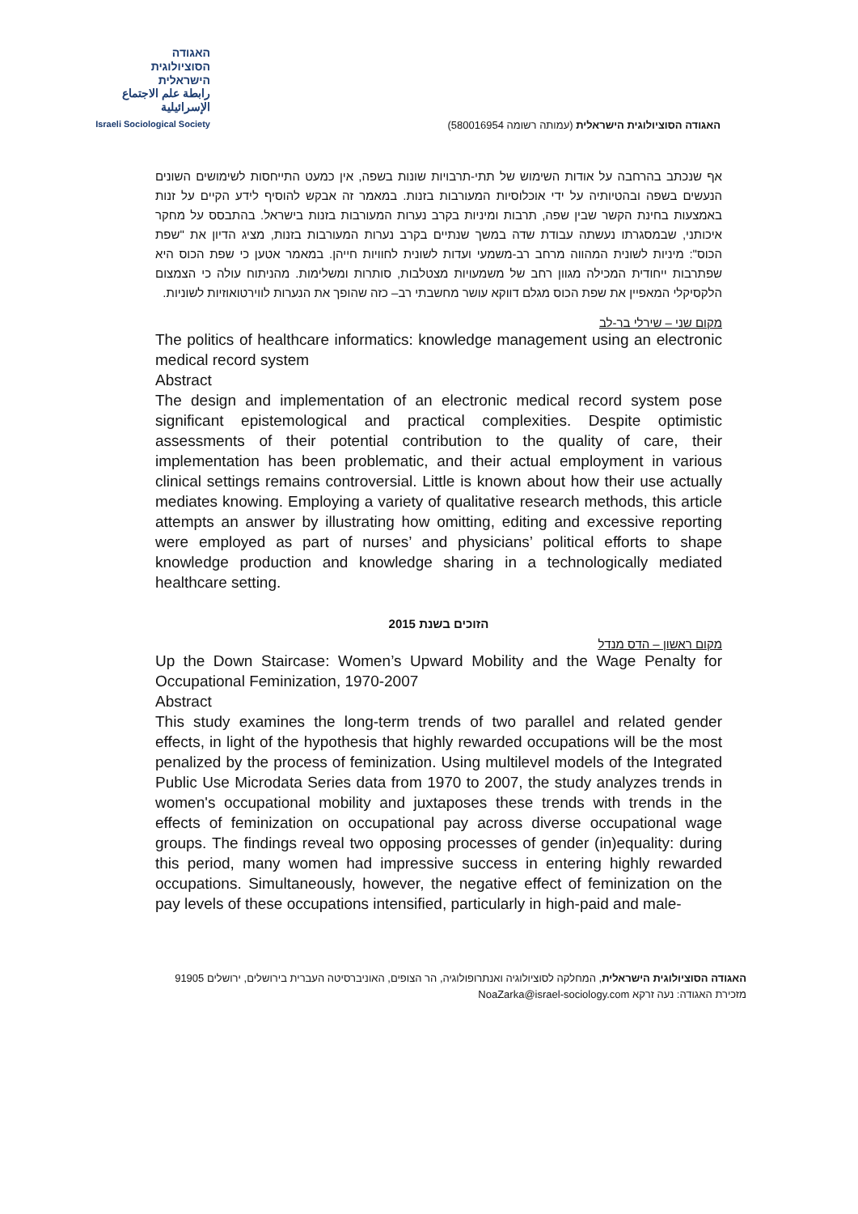האגודה
הסוציולוגית
הישראלית
رابطة علم الاجتماع الإسرائيلية
Israeli Sociological Society
האגודה הסוציולוגית הישראלית (עמותה רשומה 580016954)
אף שנכתב בהרחבה על אודות השימוש של תתי-תרבויות שונות בשפה, אין כמעט התייחסות לשימושים השונים הנעשים בשפה ובהטיותיה על ידי אוכלוסיות המעורבות בזנות. במאמר זה אבקש להוסיף לידע הקיים על זנות באמצעות בחינת הקשר שבין שפה, תרבות ומיניות בקרב נערות המעורבות בזנות בישראל. בהתבסס על מחקר איכותני, שבמסגרתו נעשתה עבודת שדה במשך שנתיים בקרב נערות המעורבות בזנות, מציג הדיון את "שפת הכוס": מיניות לשונית המהווה מרחב רב-משמעי ועדות לשונית לחוויות חייהן. במאמר אטען כי שפת הכוס היא שפתרבות ייחודית המכילה מגוון רחב של משמעויות מצטלבות, סותרות ומשלימות. מהניתוח עולה כי הצמצום הלקסיקלי המאפיין את שפת הכוס מגלם דווקא עושר מחשבתי רב– כזה שהופך את הנערות לווירטואוזיות לשוניות.
מקום שני – שירלי בר-לב
The politics of healthcare informatics: knowledge management using an electronic medical record system
Abstract
The design and implementation of an electronic medical record system pose significant epistemological and practical complexities. Despite optimistic assessments of their potential contribution to the quality of care, their implementation has been problematic, and their actual employment in various clinical settings remains controversial. Little is known about how their use actually mediates knowing. Employing a variety of qualitative research methods, this article attempts an answer by illustrating how omitting, editing and excessive reporting were employed as part of nurses’ and physicians’ political efforts to shape knowledge production and knowledge sharing in a technologically mediated healthcare setting.
הזוכים בשנת 2015
מקום ראשון – הדס מנדל
Up the Down Staircase: Women’s Upward Mobility and the Wage Penalty for Occupational Feminization, 1970-2007
Abstract
This study examines the long-term trends of two parallel and related gender effects, in light of the hypothesis that highly rewarded occupations will be the most penalized by the process of feminization. Using multilevel models of the Integrated Public Use Microdata Series data from 1970 to 2007, the study analyzes trends in women's occupational mobility and juxtaposes these trends with trends in the effects of feminization on occupational pay across diverse occupational wage groups. The findings reveal two opposing processes of gender (in)equality: during this period, many women had impressive success in entering highly rewarded occupations. Simultaneously, however, the negative effect of feminization on the pay levels of these occupations intensified, particularly in high-paid and male-
האגודה הסוציולוגית הישראלית, המחלקה לסוציולוגיה ואנתרופולוגיה, הר הצופים, האוניברסיטה העברית בירושלים, ירושלים 91905
מזכירת האגודה: נעה זרקא NoaZarka@israel-sociology.com